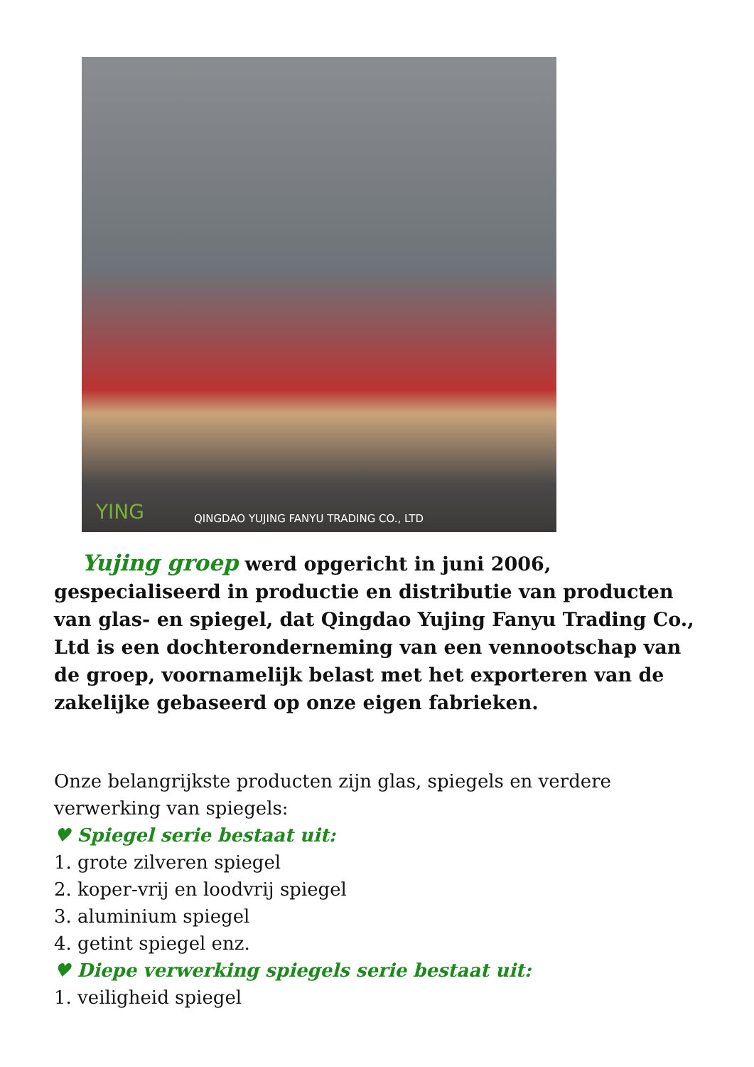YING QINGDAO YUJING FANYU TRADING CO., LTD
Yujing groep werd opgericht in juni 2006, gespecialiseerd in productie en distributie van producten van glas- en spiegel, dat Qingdao Yujing Fanyu Trading Co., Ltd is een dochteronderneming van een vennootschap van de groep, voornamelijk belast met het exporteren van de zakelijke gebaseerd op onze eigen fabrieken.
Onze belangrijkste producten zijn glas, spiegels en verdere verwerking van spiegels:
♥ Spiegel serie bestaat uit:
1. grote zilveren spiegel
2. koper-vrij en loodvrij spiegel
3. aluminium spiegel
4. getint spiegel enz.
♥ Diepe verwerking spiegels serie bestaat uit:
1. veiligheid spiegel